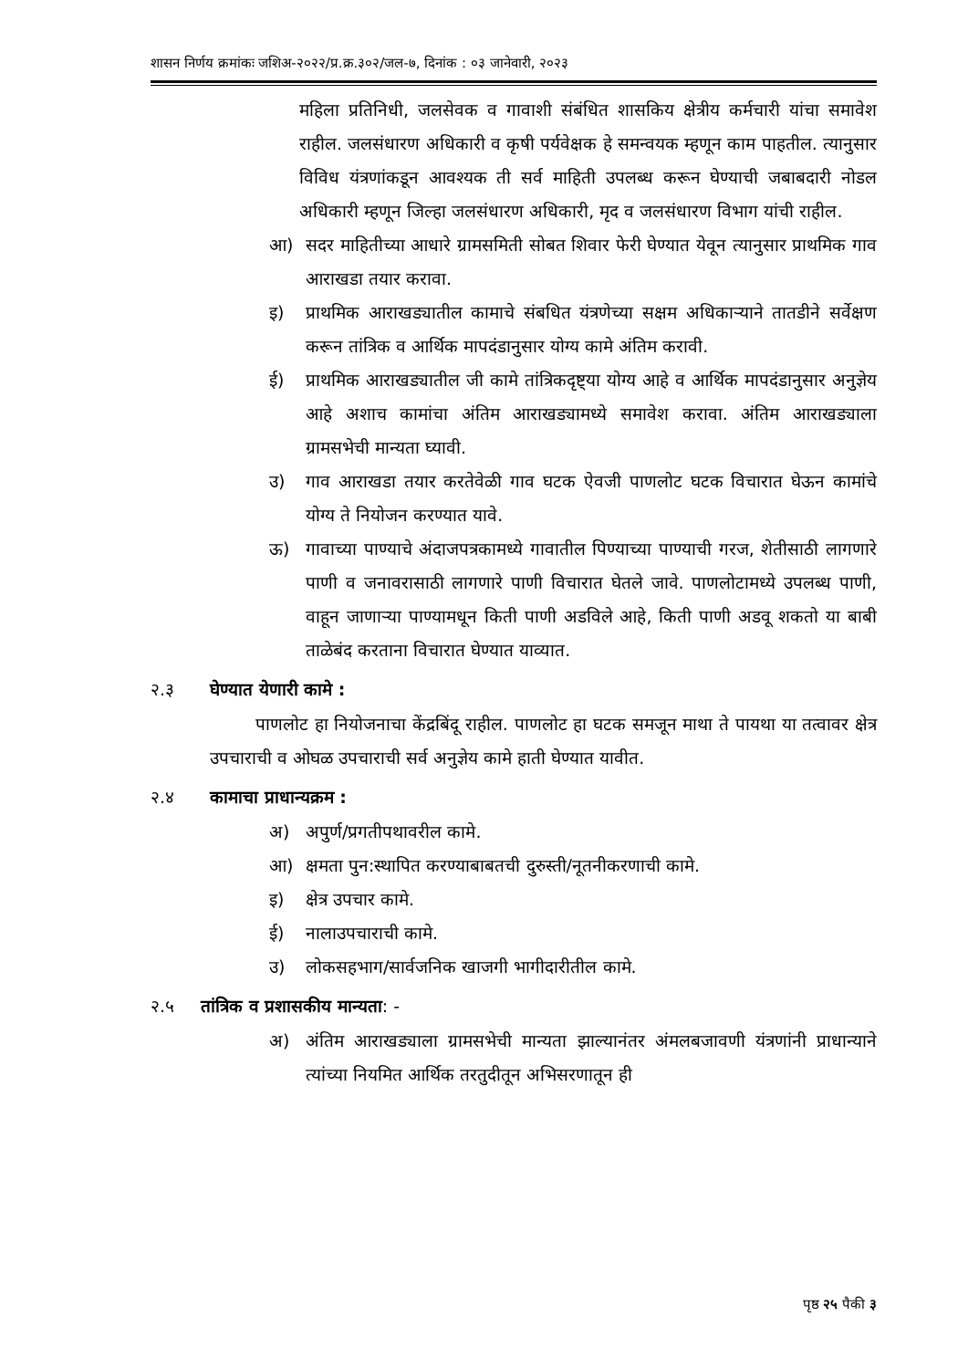शासन निर्णय क्रमांकः जशिअ-२०२२/प्र.क्र.३०२/जल-७, दिनांक : ०३ जानेवारी, २०२३
महिला प्रतिनिधी, जलसेवक व गावाशी संबंधित शासकिय क्षेत्रीय कर्मचारी यांचा समावेश राहील. जलसंधारण अधिकारी व कृषी पर्यवेक्षक हे समन्वयक म्हणून काम पाहतील. त्यानुसार विविध यंत्रणांकडून आवश्यक ती सर्व माहिती उपलब्ध करून घेण्याची जबाबदारी नोडल अधिकारी म्हणून जिल्हा जलसंधारण अधिकारी, मृद व जलसंधारण विभाग यांची राहील.
आ) सदर माहितीच्या आधारे ग्रामसमिती सोबत शिवार फेरी घेण्यात येवून त्यानुसार प्राथमिक गाव आराखडा तयार करावा.
इ) प्राथमिक आराखड्यातील कामाचे संबधित यंत्रणेच्या सक्षम अधिकाऱ्याने तातडीने सर्वेक्षण करून तांत्रिक व आर्थिक मापदंडानुसार योग्य कामे अंतिम करावी.
ई) प्राथमिक आराखड्यातील जी कामे तांत्रिकदृष्ट्या योग्य आहे व आर्थिक मापदंडानुसार अनुज्ञेय आहे अशाच कामांचा अंतिम आराखड्यामध्ये समावेश करावा. अंतिम आराखड्याला ग्रामसभेची मान्यता घ्यावी.
उ) गाव आराखडा तयार करतेवेळी गाव घटक ऐवजी पाणलोट घटक विचारात घेऊन कामांचे योग्य ते नियोजन करण्यात यावे.
ऊ) गावाच्या पाण्याचे अंदाजपत्रकामध्ये गावातील पिण्याच्या पाण्याची गरज, शेतीसाठी लागणारे पाणी व जनावरासाठी लागणारे पाणी विचारात घेतले जावे. पाणलोटामध्ये उपलब्ध पाणी, वाहून जाणाऱ्या पाण्यामधून किती पाणी अडविले आहे, किती पाणी अडवू शकतो या बाबी ताळेबंद करताना विचारात घेण्यात याव्यात.
२.३ घेण्यात येणारी कामे :
पाणलोट हा नियोजनाचा केंद्रबिंदू राहील. पाणलोट हा घटक समजून माथा ते पायथा या तत्वावर क्षेत्र उपचाराची व ओघळ उपचाराची सर्व अनुज्ञेय कामे हाती घेण्यात यावीत.
२.४ कामाचा प्राधान्यक्रम :
अ) अपुर्ण/प्रगतीपथावरील कामे.
आ) क्षमता पुन:स्थापित करण्याबाबतची दुरुस्ती/नूतनीकरणाची कामे.
इ) क्षेत्र उपचार कामे.
ई) नालाउपचाराची कामे.
उ) लोकसहभाग/सार्वजनिक खाजगी भागीदारीतील कामे.
२.५ तांत्रिक व प्रशासकीय मान्यता: -
अ) अंतिम आराखड्याला ग्रामसभेची मान्यता झाल्यानंतर अंमलबजावणी यंत्रणांनी प्राधान्याने त्यांच्या नियमित आर्थिक तरतुदीतून अभिसरणातून ही
पृष्ठ २५ पैकी ३